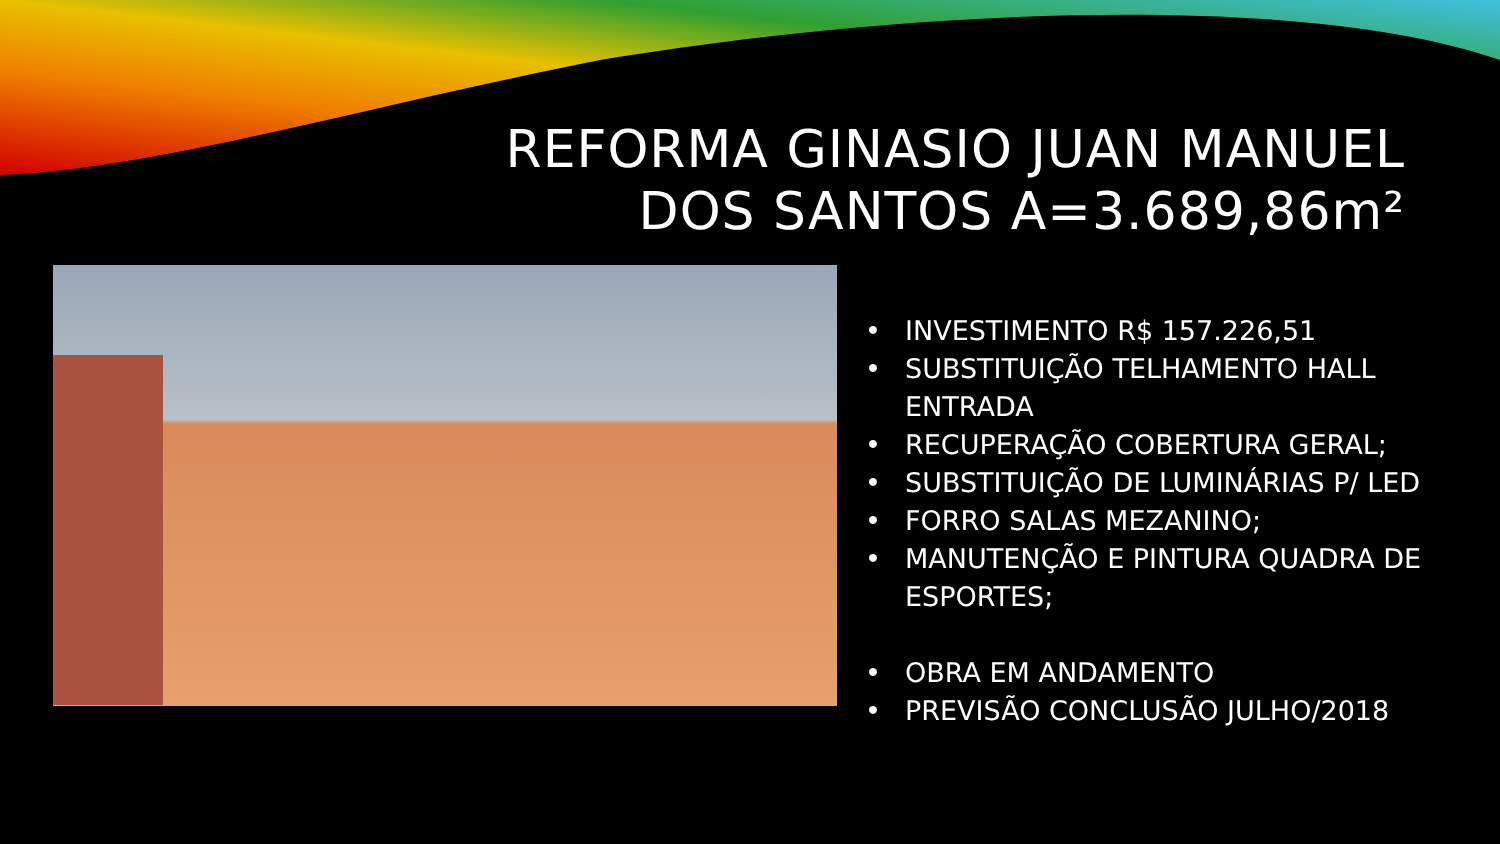REFORMA GINASIO JUAN MANUEL
DOS SANTOS A=3.689,86m²
• INVESTIMENTO R$ 157.226,51
• SUBSTITUIÇÃO TELHAMENTO HALL ENTRADA
• RECUPERAÇÃO COBERTURA GERAL;
• SUBSTITUIÇÃO DE LUMINÁRIAS P/ LED
• FORRO SALAS MEZANINO;
• MANUTENÇÃO E PINTURA QUADRA DE ESPORTES;
• OBRA EM ANDAMENTO
• PREVISÃO CONCLUSÃO JULHO/2018